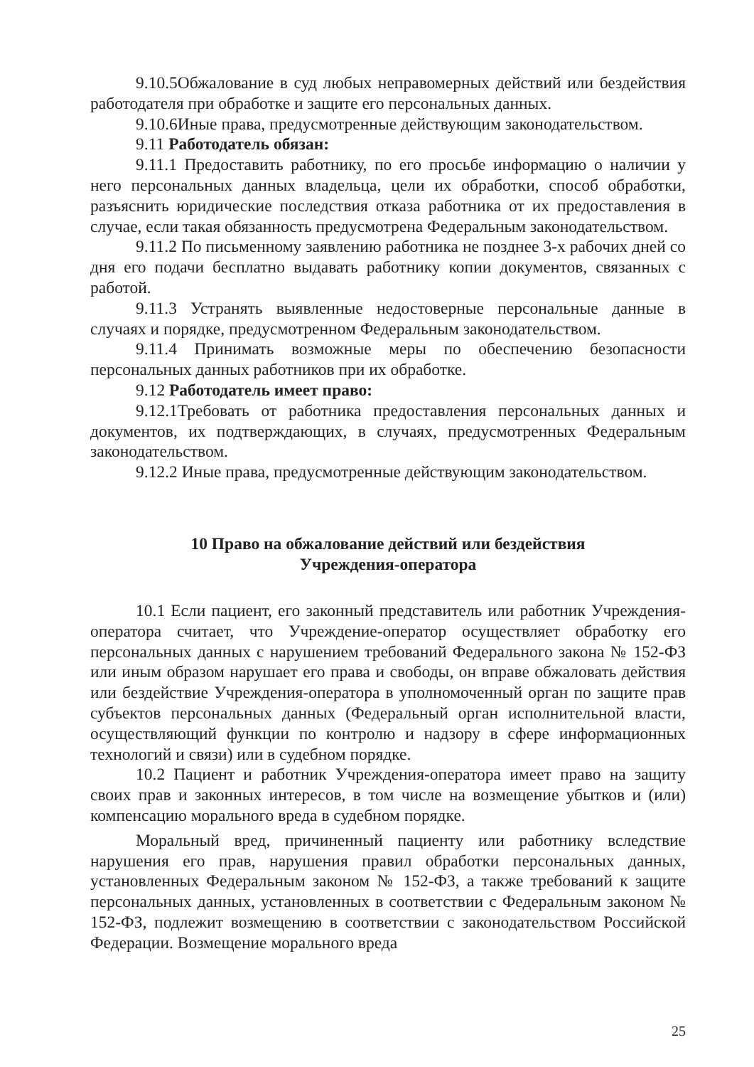9.10.5Обжалование в суд любых неправомерных действий или бездействия работодателя при обработке и защите его персональных данных.
9.10.6Иные права, предусмотренные действующим законодательством.
9.11 Работодатель обязан:
9.11.1 Предоставить работнику, по его просьбе информацию о наличии у него персональных данных владельца, цели их обработки, способ обработки, разъяснить юридические последствия отказа работника от их предоставления в случае, если такая обязанность предусмотрена Федеральным законодательством.
9.11.2 По письменному заявлению работника не позднее 3-х рабочих дней со дня его подачи бесплатно выдавать работнику копии документов, связанных с работой.
9.11.3 Устранять выявленные недостоверные персональные данные в случаях и порядке, предусмотренном Федеральным законодательством.
9.11.4 Принимать возможные меры по обеспечению безопасности персональных данных работников при их обработке.
9.12 Работодатель имеет право:
9.12.1Требовать от работника предоставления персональных данных и документов, их подтверждающих, в случаях, предусмотренных Федеральным законодательством.
9.12.2 Иные права, предусмотренные действующим законодательством.
10 Право на обжалование действий или бездействия
Учреждения-оператора
10.1 Если пациент, его законный представитель или работник Учреждения-оператора считает, что Учреждение-оператор осуществляет обработку его персональных данных с нарушением требований Федерального закона № 152-ФЗ или иным образом нарушает его права и свободы, он вправе обжаловать действия или бездействие Учреждения-оператора в уполномоченный орган по защите прав субъектов персональных данных (Федеральный орган исполнительной власти, осуществляющий функции по контролю и надзору в сфере информационных технологий и связи) или в судебном порядке.
10.2 Пациент и работник Учреждения-оператора имеет право на защиту своих прав и законных интересов, в том числе на возмещение убытков и (или) компенсацию морального вреда в судебном порядке.
Моральный вред, причиненный пациенту или работнику вследствие нарушения его прав, нарушения правил обработки персональных данных, установленных Федеральным законом № 152-ФЗ, а также требований к защите персональных данных, установленных в соответствии с Федеральным законом № 152-ФЗ, подлежит возмещению в соответствии с законодательством Российской Федерации. Возмещение морального вреда
25